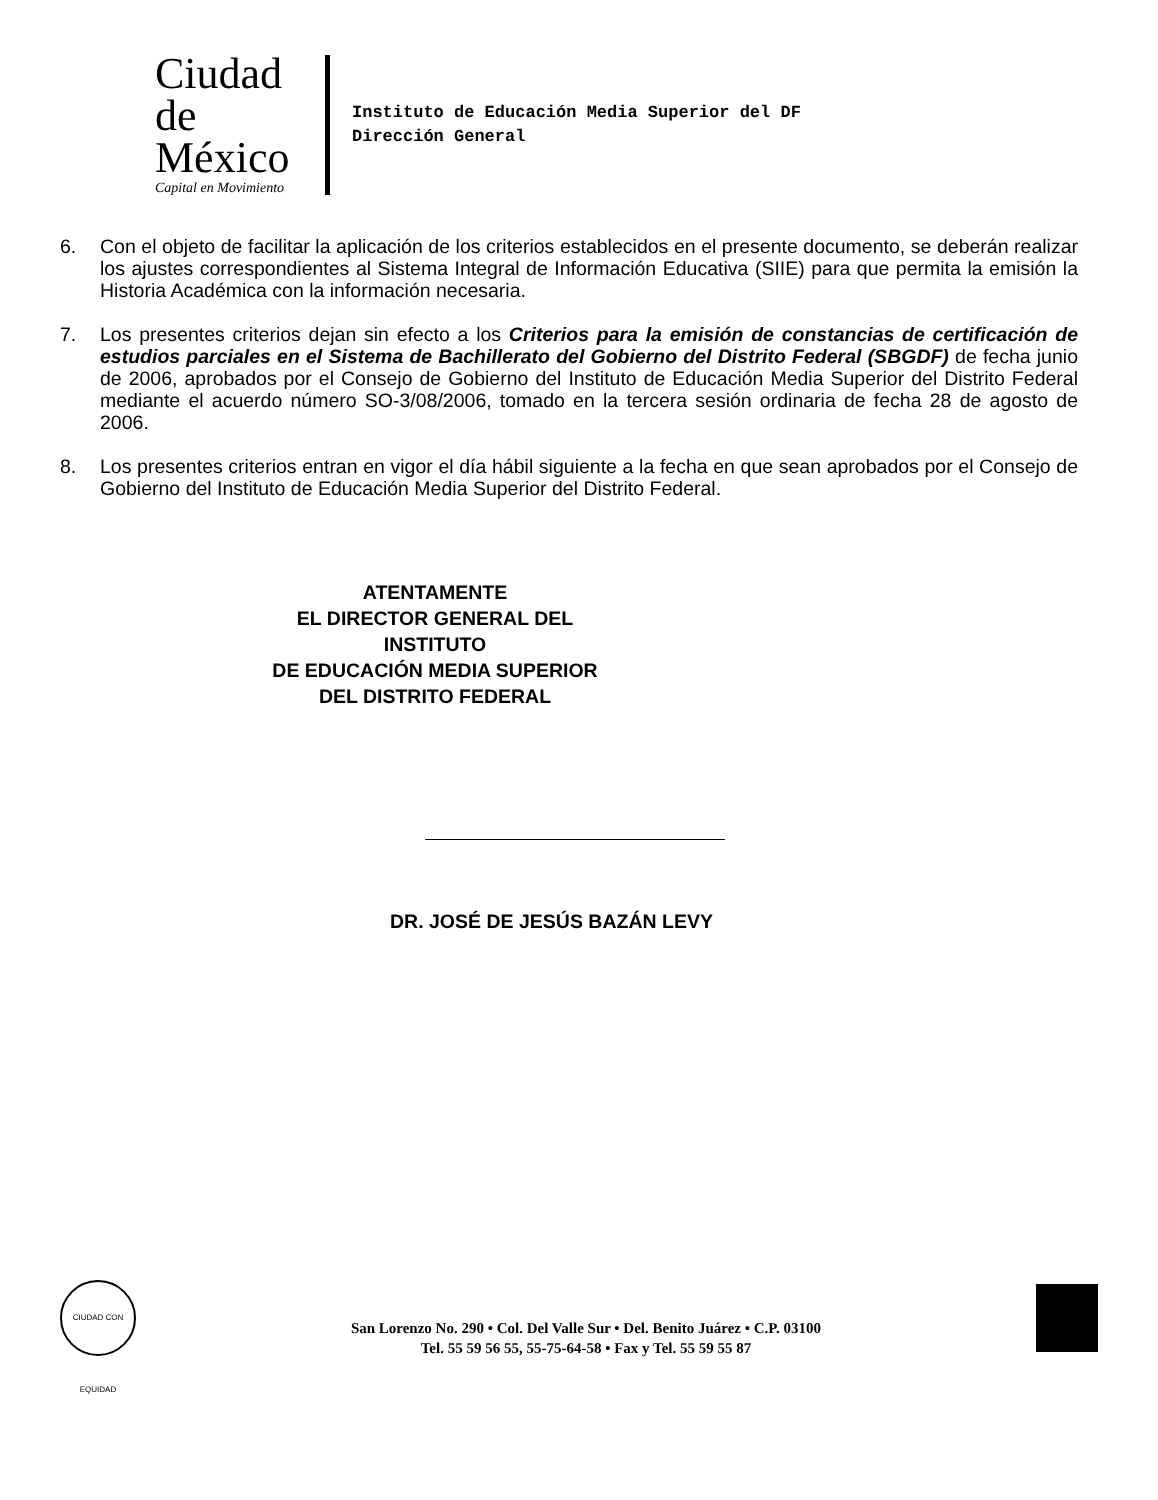Ciudad de México
Capital en Movimiento
Instituto de Educación Media Superior del DF
Dirección General
6. Con el objeto de facilitar la aplicación de los criterios establecidos en el presente documento, se deberán realizar los ajustes correspondientes al Sistema Integral de Información Educativa (SIIE) para que permita la emisión la Historia Académica con la información necesaria.
7. Los presentes criterios dejan sin efecto a los Criterios para la emisión de constancias de certificación de estudios parciales en el Sistema de Bachillerato del Gobierno del Distrito Federal (SBGDF) de fecha junio de 2006, aprobados por el Consejo de Gobierno del Instituto de Educación Media Superior del Distrito Federal mediante el acuerdo número SO-3/08/2006, tomado en la tercera sesión ordinaria de fecha 28 de agosto de 2006.
8. Los presentes criterios entran en vigor el día hábil siguiente a la fecha en que sean aprobados por el Consejo de Gobierno del Instituto de Educación Media Superior del Distrito Federal.
ATENTAMENTE
EL DIRECTOR GENERAL DEL INSTITUTO
DE EDUCACIÓN MEDIA SUPERIOR
DEL DISTRITO FEDERAL
DR. JOSÉ DE JESÚS BAZÁN LEVY
CIUDAD CON EQUIDAD
San Lorenzo No. 290 • Col. Del Valle Sur • Del. Benito Juárez • C.P. 03100
Tel. 55 59 56 55, 55-75-64-58 • Fax y Tel. 55 59 55 87